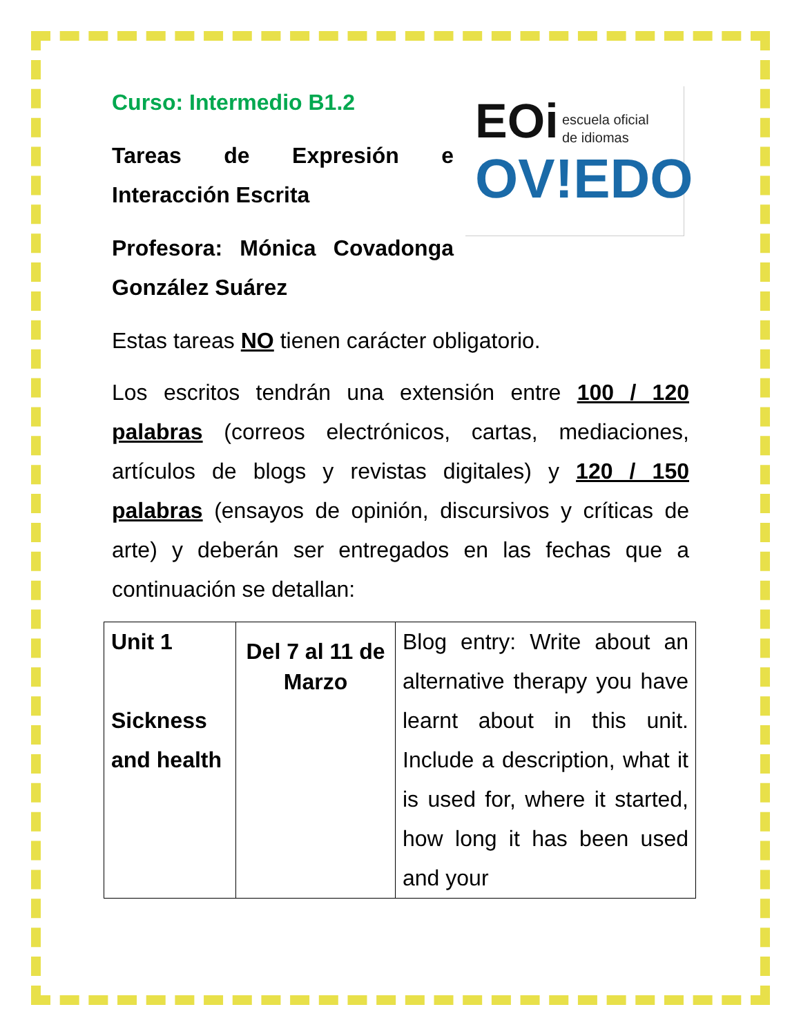EOi
escuela oficial
de idiomas
OV!EDO
Curso: Intermedio B1.2
Tareas de Expresión e Interacción Escrita
Profesora: Mónica Covadonga González Suárez
Estas tareas NO tienen carácter obligatorio.
Los escritos tendrán una extensión entre 100 / 120 palabras (correos electrónicos, cartas, mediaciones, artículos de blogs y revistas digitales) y 120 / 150 palabras (ensayos de opinión, discursivos y críticas de arte) y deberán ser entregados en las fechas que a continuación se detallan:
| Unit 1 Sickness and health | Del 7 al 11 de Marzo | Blog entry: Write about an alternative therapy you have learnt about in this unit. Include a description, what it is used for, where it started, how long it has been used and your |